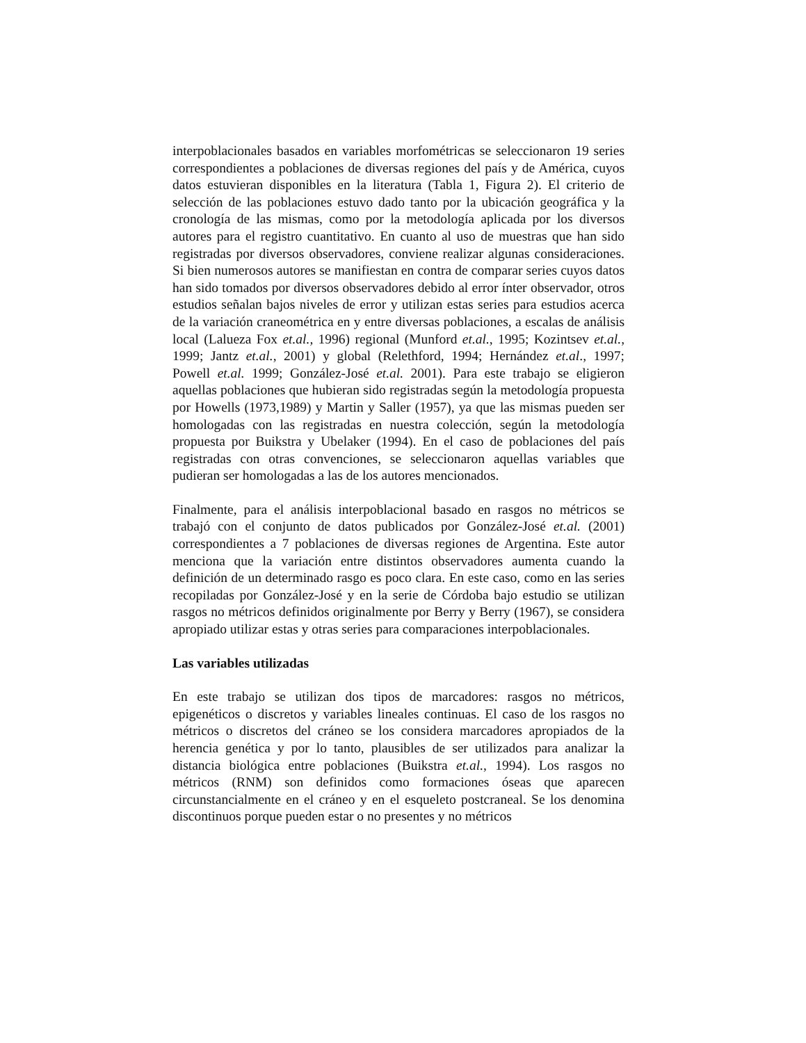interpoblacionales basados en variables morfométricas se seleccionaron 19 series correspondientes a poblaciones de diversas regiones del país y de América, cuyos datos estuvieran disponibles en la literatura (Tabla 1, Figura 2). El criterio de selección de las poblaciones estuvo dado tanto por la ubicación geográfica y la cronología de las mismas, como por la metodología aplicada por los diversos autores para el registro cuantitativo. En cuanto al uso de muestras que han sido registradas por diversos observadores, conviene realizar algunas consideraciones. Si bien numerosos autores se manifiestan en contra de comparar series cuyos datos han sido tomados por diversos observadores debido al error ínter observador, otros estudios señalan bajos niveles de error y utilizan estas series para estudios acerca de la variación craneométrica en y entre diversas poblaciones, a escalas de análisis local (Lalueza Fox et.al., 1996) regional (Munford et.al., 1995; Kozintsev et.al., 1999; Jantz et.al., 2001) y global (Relethford, 1994; Hernández et.al., 1997; Powell et.al. 1999; González-José et.al. 2001). Para este trabajo se eligieron aquellas poblaciones que hubieran sido registradas según la metodología propuesta por Howells (1973,1989) y Martin y Saller (1957), ya que las mismas pueden ser homologadas con las registradas en nuestra colección, según la metodología propuesta por Buikstra y Ubelaker (1994). En el caso de poblaciones del país registradas con otras convenciones, se seleccionaron aquellas variables que pudieran ser homologadas a las de los autores mencionados.
Finalmente, para el análisis interpoblacional basado en rasgos no métricos se trabajó con el conjunto de datos publicados por González-José et.al. (2001) correspondientes a 7 poblaciones de diversas regiones de Argentina. Este autor menciona que la variación entre distintos observadores aumenta cuando la definición de un determinado rasgo es poco clara. En este caso, como en las series recopiladas por González-José y en la serie de Córdoba bajo estudio se utilizan rasgos no métricos definidos originalmente por Berry y Berry (1967), se considera apropiado utilizar estas y otras series para comparaciones interpoblacionales.
Las variables utilizadas
En este trabajo se utilizan dos tipos de marcadores: rasgos no métricos, epigenéticos o discretos y variables lineales continuas. El caso de los rasgos no métricos o discretos del cráneo se los considera marcadores apropiados de la herencia genética y por lo tanto, plausibles de ser utilizados para analizar la distancia biológica entre poblaciones (Buikstra et.al., 1994). Los rasgos no métricos (RNM) son definidos como formaciones óseas que aparecen circunstancialmente en el cráneo y en el esqueleto postcraneal. Se los denomina discontinuos porque pueden estar o no presentes y no métricos